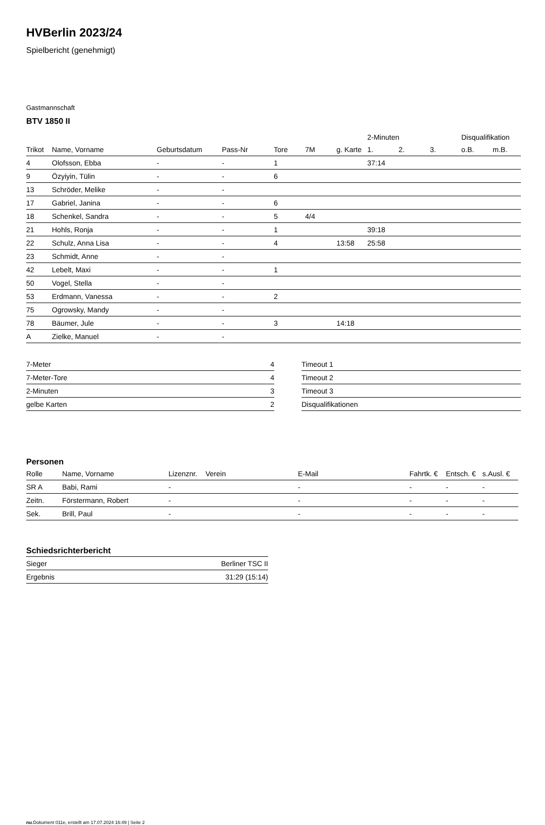HVBerlin 2023/24
Spielbericht (genehmigt)
Gastmannschaft
BTV 1850 II
| | | | | | | | 2-Minuten | | | Disqualifikation | |
| --- | --- | --- | --- | --- | --- | --- | --- | --- | --- | --- | --- |
| Trikot | Name, Vorname | Geburtsdatum | Pass-Nr | Tore | 7M | g. Karte | 1. | 2. | 3. | o.B. | m.B. |
| 4 | Olofsson, Ebba | - | - | 1 | | | 37:14 | | | | |
| 9 | Özyiyin, Tülin | - | - | 6 | | | | | | | |
| 13 | Schröder, Melike | - | - | | | | | | | | |
| 17 | Gabriel, Janina | - | - | 6 | | | | | | | |
| 18 | Schenkel, Sandra | - | - | 5 | 4/4 | | | | | | |
| 21 | Hohls, Ronja | - | - | 1 | | | 39:18 | | | | |
| 22 | Schulz, Anna Lisa | - | - | 4 | | 13:58 | 25:58 | | | | |
| 23 | Schmidt, Anne | - | - | | | | | | | | |
| 42 | Lebelt, Maxi | - | - | 1 | | | | | | | |
| 50 | Vogel, Stella | - | - | | | | | | | | |
| 53 | Erdmann, Vanessa | - | - | 2 | | | | | | | |
| 75 | Ogrowsky, Mandy | - | - | | | | | | | | |
| 78 | Bäumer, Jule | - | - | 3 | | 14:18 | | | | | |
| A | Zielke, Manuel | - | - | | | | | | | | |
| 7-Meter | 4 |
| 7-Meter-Tore | 4 |
| 2-Minuten | 3 |
| gelbe Karten | 2 |
| Timeout 1 |
| Timeout 2 |
| Timeout 3 |
| Disqualifikationen |
Personen
| Rolle | Name, Vorname | Lizenznr. | Verein | E-Mail | Fahrtk. € | Entsch. € | s.Ausl. € |
| --- | --- | --- | --- | --- | --- | --- | --- |
| SR A | Babi, Rami | - | | - | - | - | - |
| Zeitn. | Förstermann, Robert | - | | - | - | - | - |
| Sek. | Brill, Paul | - | | - | - | - | - |
Schiedsrichterbericht
| Sieger | Berliner TSC II |
| Ergebnis | 31:29 (15:14) |
nu.Dokument 011e, erstellt am 17.07.2024 16:49 | Seite 2